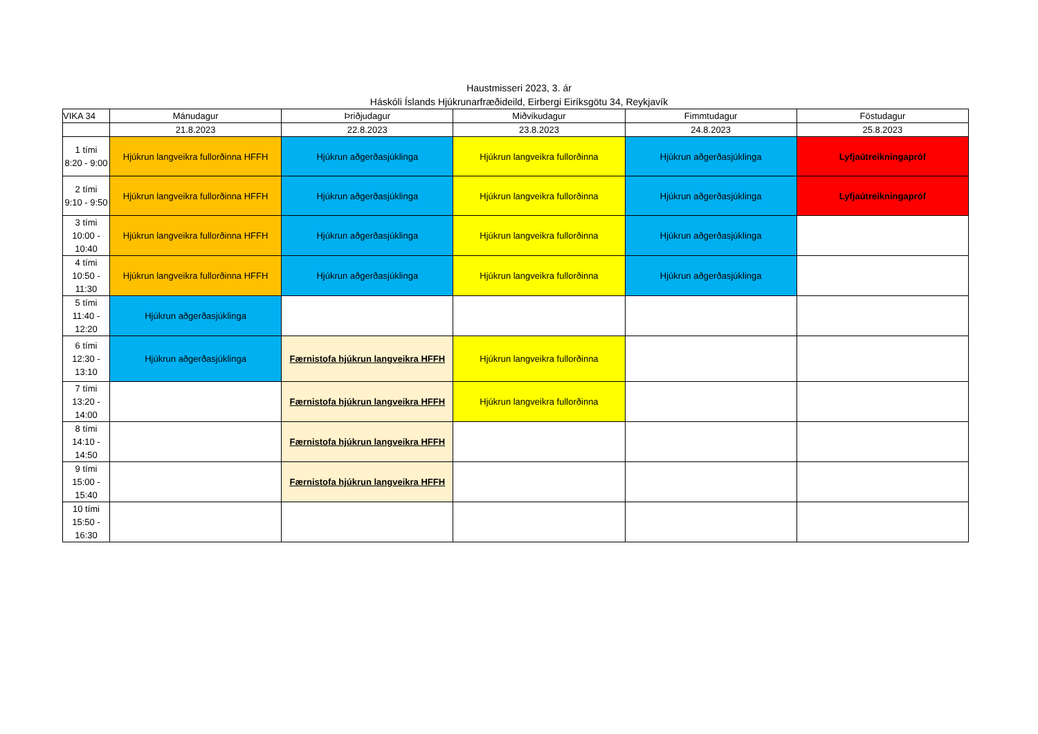Haustmisseri 2023, 3. ár
Háskóli Íslands Hjúkrunarfræðideild, Eirbergi Eiríksgötu 34, Reykjavík
| VIKA 34 | Mánudagur | Þriðjudagur | Miðvikudagur | Fimmtudagur | Föstudagur |
| --- | --- | --- | --- | --- | --- |
| | 21.8.2023 | 22.8.2023 | 23.8.2023 | 24.8.2023 | 25.8.2023 |
| 1 tími 8:20 - 9:00 | Hjúkrun langveikra fullorðinna HFFH | Hjúkrun aðgerðasjúklinga | Hjúkrun langveikra fullorðinna | Hjúkrun aðgerðasjúklinga | Lyfjaútreikningapróf |
| 2 tími 9:10 - 9:50 | Hjúkrun langveikra fullorðinna HFFH | Hjúkrun aðgerðasjúklinga | Hjúkrun langveikra fullorðinna | Hjúkrun aðgerðasjúklinga | Lyfjaútreikningapróf |
| 3 tími 10:00 - 10:40 | Hjúkrun langveikra fullorðinna HFFH | Hjúkrun aðgerðasjúklinga | Hjúkrun langveikra fullorðinna | Hjúkrun aðgerðasjúklinga | |
| 4 tími 10:50 - 11:30 | Hjúkrun langveikra fullorðinna HFFH | Hjúkrun aðgerðasjúklinga | Hjúkrun langveikra fullorðinna | Hjúkrun aðgerðasjúklinga | |
| 5 tími 11:40 - 12:20 | Hjúkrun aðgerðasjúklinga | | | | |
| 6 tími 12:30 - 13:10 | Hjúkrun aðgerðasjúklinga | Færnistofa hjúkrun langveikra HFFH | Hjúkrun langveikra fullorðinna | | |
| 7 tími 13:20 - 14:00 | | Færnistofa hjúkrun langveikra HFFH | Hjúkrun langveikra fullorðinna | | |
| 8 tími 14:10 - 14:50 | | Færnistofa hjúkrun langveikra HFFH | | | |
| 9 tími 15:00 - 15:40 | | Færnistofa hjúkrun langveikra HFFH | | | |
| 10 tími 15:50 - 16:30 | | | | | |